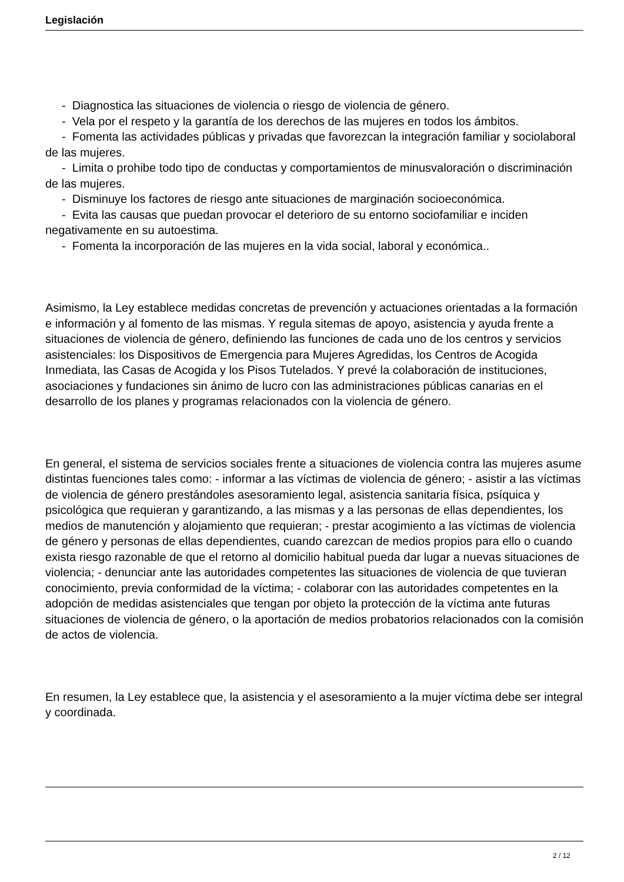Legislación
- Diagnostica las situaciones de violencia o riesgo de violencia de género.
- Vela por el respeto y la garantía de los derechos de las mujeres en todos los ámbitos.
- Fomenta las actividades públicas y privadas que favorezcan la integración familiar y sociolaboral de las mujeres.
- Limita o prohibe todo tipo de conductas y comportamientos de minusvaloración o discriminación de las mujeres.
- Disminuye los factores de riesgo ante situaciones de marginación socioeconómica.
- Evita las causas que puedan provocar el deterioro de su entorno sociofamiliar e inciden negativamente en su autoestima.
- Fomenta la incorporación de las mujeres en la vida social, laboral y económica..
Asimismo, la Ley establece medidas concretas de prevención y actuaciones orientadas a la formación e información y al fomento de las mismas. Y regula sitemas de apoyo, asistencia y ayuda frente a situaciones de violencia de género, definiendo las funciones de cada uno de los centros y servicios asistenciales: los Dispositivos de Emergencia para Mujeres Agredidas, los Centros de Acogida Inmediata, las Casas de Acogida y los Pisos Tutelados. Y prevé la colaboración de instituciones, asociaciones y fundaciones sin ánimo de lucro con las administraciones públicas canarias en el desarrollo de los planes y programas relacionados con la violencia de género.
En general, el sistema de servicios sociales frente a situaciones de violencia contra las mujeres asume distintas fuenciones tales como: - informar a las víctimas de violencia de género; - asistir a las víctimas de violencia de género prestándoles asesoramiento legal, asistencia sanitaria física, psíquica y psicológica que requieran y garantizando, a las mismas y a las personas de ellas dependientes, los medios de manutención y alojamiento que requieran; - prestar acogimiento a las víctimas de violencia de género y personas de ellas dependientes, cuando carezcan de medios propios para ello o cuando exista riesgo razonable de que el retorno al domicilio habitual pueda dar lugar a nuevas situaciones de violencia; - denunciar ante las autoridades competentes las situaciones de violencia de que tuvieran conocimiento, previa conformidad de la víctima; - colaborar con las autoridades competentes en la adopción de medidas asistenciales que tengan por objeto la protección de la víctima ante futuras situaciones de violencia de género, o la aportación de medios probatorios relacionados con la comisión de actos de violencia.
En resumen, la Ley establece que, la asistencia y el asesoramiento a la mujer víctima debe ser integral y coordinada.
2 / 12